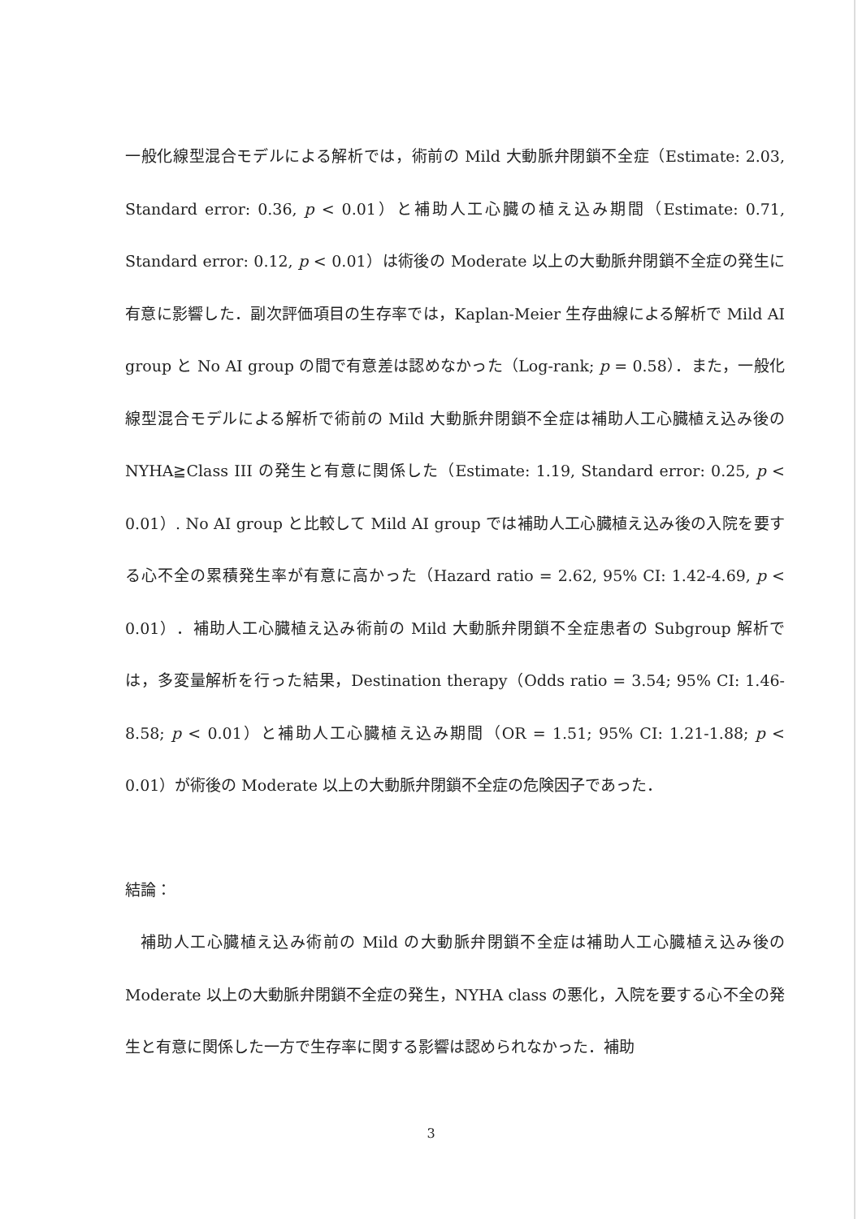一般化線型混合モデルによる解析では，術前の Mild 大動脈弁閉鎖不全症（Estimate: 2.03, Standard error: 0.36, p < 0.01）と補助人工心臓の植え込み期間（Estimate: 0.71, Standard error: 0.12, p < 0.01）は術後の Moderate 以上の大動脈弁閉鎖不全症の発生に有意に影響した．副次評価項目の生存率では，Kaplan-Meier 生存曲線による解析で Mild AI group と No AI group の間で有意差は認めなかった（Log-rank; p = 0.58）．また，一般化線型混合モデルによる解析で術前の Mild 大動脈弁閉鎖不全症は補助人工心臓植え込み後の NYHA≧Class III の発生と有意に関係した（Estimate: 1.19, Standard error: 0.25, p < 0.01）. No AI group と比較して Mild AI group では補助人工心臓植え込み後の入院を要する心不全の累積発生率が有意に高かった（Hazard ratio = 2.62, 95% CI: 1.42-4.69, p < 0.01）．補助人工心臓植え込み術前の Mild 大動脈弁閉鎖不全症患者の Subgroup 解析では，多変量解析を行った結果，Destination therapy（Odds ratio = 3.54; 95% CI: 1.46-8.58; p < 0.01）と補助人工心臓植え込み期間（OR = 1.51; 95% CI: 1.21-1.88; p < 0.01）が術後の Moderate 以上の大動脈弁閉鎖不全症の危険因子であった．
結論：
補助人工心臓植え込み術前の Mild の大動脈弁閉鎖不全症は補助人工心臓植え込み後の Moderate 以上の大動脈弁閉鎖不全症の発生，NYHA class の悪化，入院を要する心不全の発生と有意に関係した一方で生存率に関する影響は認められなかった．補助
3